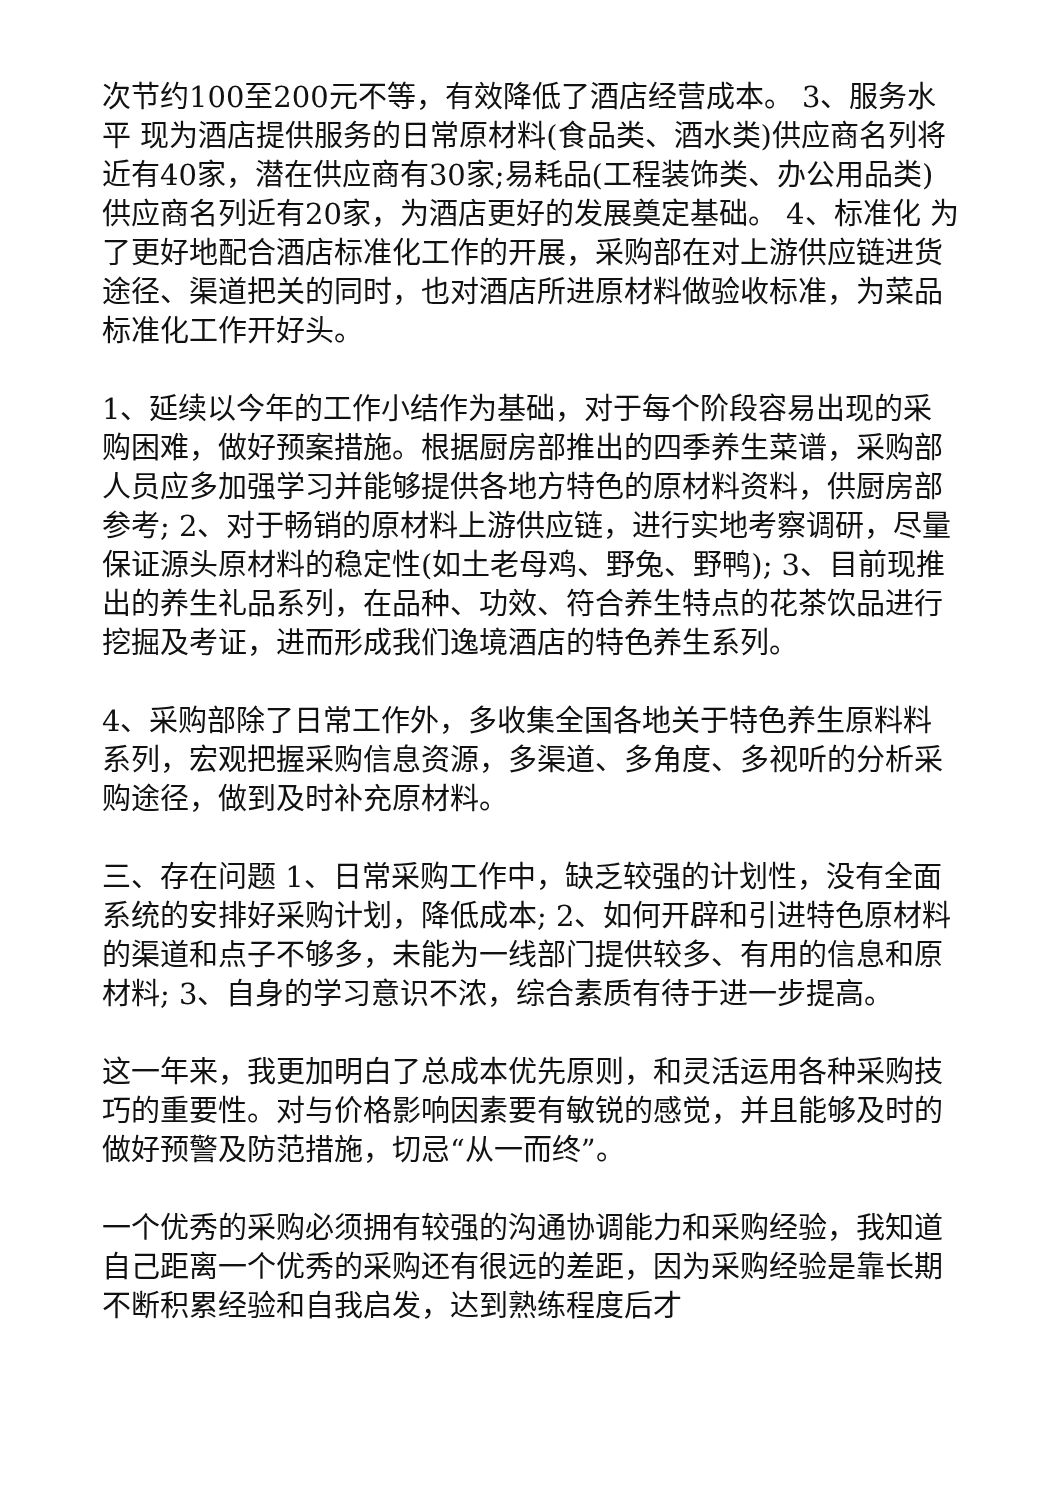次节约100至200元不等，有效降低了酒店经营成本。 3、服务水平 现为酒店提供服务的日常原材料(食品类、酒水类)供应商名列将近有40家，潜在供应商有30家;易耗品(工程装饰类、办公用品类)供应商名列近有20家，为酒店更好的发展奠定基础。 4、标准化 为了更好地配合酒店标准化工作的开展，采购部在对上游供应链进货途径、渠道把关的同时，也对酒店所进原材料做验收标准，为菜品标准化工作开好头。
1、延续以今年的工作小结作为基础，对于每个阶段容易出现的采购困难，做好预案措施。根据厨房部推出的四季养生菜谱，采购部人员应多加强学习并能够提供各地方特色的原材料资料，供厨房部参考; 2、对于畅销的原材料上游供应链，进行实地考察调研，尽量保证源头原材料的稳定性(如土老母鸡、野兔、野鸭); 3、目前现推出的养生礼品系列，在品种、功效、符合养生特点的花茶饮品进行挖掘及考证，进而形成我们逸境酒店的特色养生系列。
4、采购部除了日常工作外，多收集全国各地关于特色养生原料料系列，宏观把握采购信息资源，多渠道、多角度、多视听的分析采购途径，做到及时补充原材料。
三、存在问题 1、日常采购工作中，缺乏较强的计划性，没有全面系统的安排好采购计划，降低成本; 2、如何开辟和引进特色原材料的渠道和点子不够多，未能为一线部门提供较多、有用的信息和原材料; 3、自身的学习意识不浓，综合素质有待于进一步提高。
这一年来，我更加明白了总成本优先原则，和灵活运用各种采购技巧的重要性。对与价格影响因素要有敏锐的感觉，并且能够及时的做好预警及防范措施，切忌“从一而终”。
一个优秀的采购必须拥有较强的沟通协调能力和采购经验，我知道自己距离一个优秀的采购还有很远的差距，因为采购经验是靠长期不断积累经验和自我启发，达到熟练程度后才